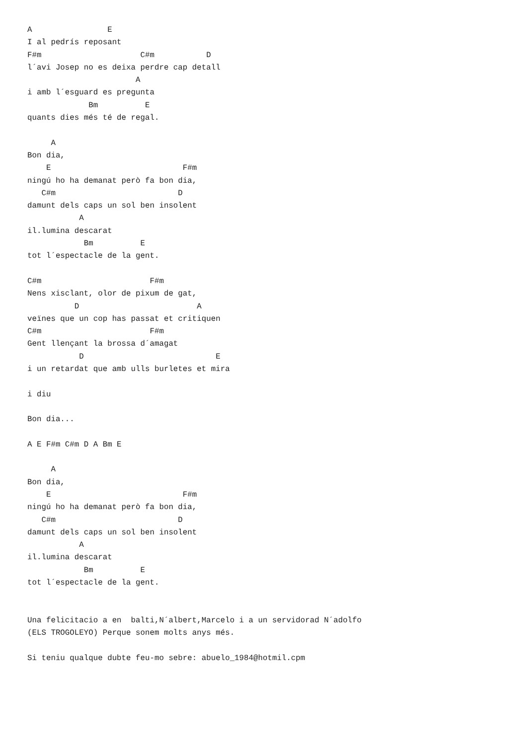A                E
I al pedrís reposant
F#m                     C#m           D
l´avi Josep no es deixa perdre cap detall
                       A
i amb l´esguard es pregunta
             Bm          E
quants dies més té de regal.

     A
Bon dia,
    E                            F#m
ningú ho ha demanat però fa bon dia,
   C#m                          D
damunt dels caps un sol ben insolent
           A
il.lumina descarat
            Bm          E
tot l´espectacle de la gent.

C#m                       F#m
Nens xisclant, olor de pixum de gat,
          D                         A
veïnes que un cop has passat et critiquen
C#m                       F#m
Gent llençant la brossa d´amagat
           D                            E
i un retardat que amb ulls burletes et mira

i diu

Bon dia...

A E F#m C#m D A Bm E

     A
Bon dia,
    E                            F#m
ningú ho ha demanat però fa bon dia,
   C#m                          D
damunt dels caps un sol ben insolent
           A
il.lumina descarat
            Bm          E
tot l´espectacle de la gent.


Una felicitacio a en  balti,N´albert,Marcelo i a un servidorad N´adolfo
(ELS TROGOLEYO) Perque sonem molts anys més.

Si teniu qualque dubte feu-mo sebre: abuelo_1984@hotmil.cpm